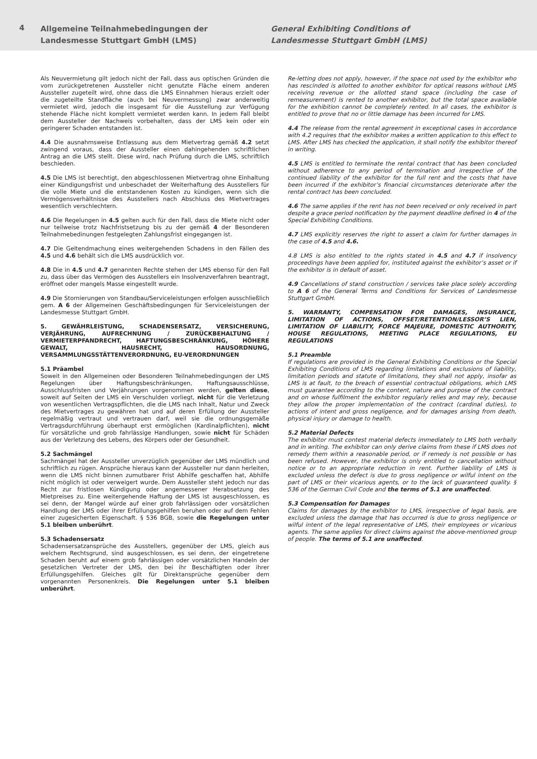4
Allgemeine Teilnahmebedingungen der
Landesmesse Stuttgart GmbH (LMS)
General Exhibiting Conditions of
Landesmesse Stuttgart GmbH (LMS)
Als Neuvermietung gilt jedoch nicht der Fall, dass aus optischen Gründen die vom zurückgetretenen Aussteller nicht genutzte Fläche einem anderen Aussteller zugeteilt wird, ohne dass die LMS Einnahmen hieraus erzielt oder die zugeteilte Standfläche (auch bei Neuvermessung) zwar anderweitig vermietet wird, jedoch die insgesamt für die Ausstellung zur Verfügung stehende Fläche nicht komplett vermietet werden kann. In jedem Fall bleibt dem Aussteller der Nachweis vorbehalten, dass der LMS kein oder ein geringerer Schaden entstanden ist.
4.4 Die ausnahmsweise Entlassung aus dem Mietvertrag gemäß 4.2 setzt zwingend voraus, dass der Aussteller einen dahingehenden schriftlichen Antrag an die LMS stellt. Diese wird, nach Prüfung durch die LMS, schriftlich beschieden.
4.5 Die LMS ist berechtigt, den abgeschlossenen Mietvertrag ohne Einhaltung einer Kündigungsfrist und unbeschadet der Weiterhaftung des Ausstellers für die volle Miete und die entstandenen Kosten zu kündigen, wenn sich die Vermögensverhältnisse des Ausstellers nach Abschluss des Mietvertrages wesentlich verschlechtern.
4.6 Die Regelungen in 4.5 gelten auch für den Fall, dass die Miete nicht oder nur teilweise trotz Nachfristsetzung bis zu der gemäß 4 der Besonderen Teilnahmebedinungen festgelegten Zahlungsfrist eingegangen ist.
4.7 Die Geltendmachung eines weitergehenden Schadens in den Fällen des 4.5 und 4.6 behält sich die LMS ausdrücklich vor.
4.8 Die in 4.5 und 4.7 genannten Rechte stehen der LMS ebenso für den Fall zu, dass über das Vermögen des Ausstellers ein Insolvenzverfahren beantragt, eröffnet oder mangels Masse eingestellt wurde.
4.9 Die Stornierungen von Standbau/Serviceleistungen erfolgen ausschließlich gem. A 6 der Allgemeinen Geschäftsbedingungen für Serviceleistungen der Landesmesse Stuttgart GmbH.
5. GEWÄHRLEISTUNG, SCHADENSERSATZ, VERSICHERUNG, VERJÄHRUNG, AUFRECHNUNG / ZURÜCKBEHALTUNG / VERMIETERPFANDRECHT, HAFTUNGSBESCHRÄNKUNG, HÖHERE GEWALT, HAUSRECHT, HAUSORDNUNG, VERSAMMLUNGSSTÄTTENVERORDNUNG, EU-VERORDNUNGEN
5.1 Präambel
Soweit in den Allgemeinen oder Besonderen Teilnahmebedingungen der LMS Regelungen über Haftungsbeschränkungen, Haftungsausschlüsse, Ausschlussfristen und Verjährungen vorgenommen werden, gelten diese, soweit auf Seiten der LMS ein Verschulden vorliegt, nicht für die Verletzung von wesentlichen Vertragspflichten, die die LMS nach Inhalt, Natur und Zweck des Mietvertrages zu gewähren hat und auf deren Erfüllung der Aussteller regelmäßig vertraut und vertrauen darf, weil sie die ordnungsgemäße Vertragsdurchführung überhaupt erst ermöglichen (Kardinalpflichten), nicht für vorsätzliche und grob fahrlässige Handlungen, sowie nicht für Schäden aus der Verletzung des Lebens, des Körpers oder der Gesundheit.
5.2 Sachmängel
Sachmängel hat der Aussteller unverzüglich gegenüber der LMS mündlich und schriftlich zu rügen. Ansprüche hieraus kann der Aussteller nur dann herleiten, wenn die LMS nicht binnen zumutbarer Frist Abhilfe geschaffen hat, Abhilfe nicht möglich ist oder verweigert wurde. Dem Aussteller steht jedoch nur das Recht zur fristlosen Kündigung oder angemessener Herabsetzung des Mietpreises zu. Eine weitergehende Haftung der LMS ist ausgeschlossen, es sei denn, der Mangel würde auf einer grob fahrlässigen oder vorsätzlichen Handlung der LMS oder ihrer Erfüllungsgehilfen beruhen oder auf dem Fehlen einer zugesicherten Eigenschaft. § 536 BGB, sowie die Regelungen unter 5.1 bleiben unberührt.
5.3 Schadensersatz
Schadensersatzansprüche des Ausstellers, gegenüber der LMS, gleich aus welchem Rechtsgrund, sind ausgeschlossen, es sei denn, der eingetretene Schaden beruht auf einem grob fahrlässigen oder vorsätzlichen Handeln der gesetzlichen Vertreter der LMS, den bei ihr Beschäftigten oder ihrer Erfüllungsgehilfen. Gleiches gilt für Direktansprüche gegenüber dem vorgenannten Personenkreis. Die Regelungen unter 5.1 bleiben unberührt.
Re-letting does not apply, however, if the space not used by the exhibitor who has rescinded is allotted to another exhibitor for optical reasons without LMS receiving revenue or the allotted stand space (including the case of remeasurement) is rented to another exhibitor, but the total space available for the exhibition cannot be completely rented. In all cases, the exhibitor is entitled to prove that no or little damage has been incurred for LMS.
4.4 The release from the rental agreement in exceptional cases in accordance with 4.2 requires that the exhibitor makes a written application to this effect to LMS. After LMS has checked the application, it shall notify the exhibitor thereof in writing.
4.5 LMS is entitled to terminate the rental contract that has been concluded without adherence to any period of termination and irrespective of the continued liability of the exhibitor for the full rent and the costs that have been incurred if the exhibitor’s financial circumstances deteriorate after the rental contract has been concluded.
4.6 The same applies if the rent has not been received or only received in part despite a grace period notification by the payment deadline defined in 4 of the Special Exhibiting Conditions.
4.7 LMS explicitly reserves the right to assert a claim for further damages in the case of 4.5 and 4.6.
4.8 LMS is also entitled to the rights stated in 4.5 and 4.7 if insolvency proceedings have been applied for, instituted against the exhibitor’s asset or if the exhibitor is in default of asset.
4.9 Cancellations of stand construction / services take place solely according to A 6 of the General Terms and Conditions for Services of Landesmesse Stuttgart GmbH.
5. WARRANTY, COMPENSATION FOR DAMAGES, INSURANCE, LIMITATION OF ACTIONS, OFFSET/RETENTION/LESSOR’S LIEN, LIMITATION OF LIABILITY, FORCE MAJEURE, DOMESTIC AUTHORITY, HOUSE REGULATIONS, MEETING PLACE REGULATIONS, EU REGULATIONS
5.1 Preamble
If regulations are provided in the General Exhibiting Conditions or the Special Exhibiting Conditions of LMS regarding limitations and exclusions of liability, limitation periods and statute of limitations, they shall not apply, insofar as LMS is at fault, to the breach of essential contractual obligations, which LMS must guarantee according to the content, nature and purpose of the contract and on whose fulfilment the exhibitor regularly relies and may rely, because they allow the proper implementation of the contract (cardinal duties), to actions of intent and gross negligence, and for damages arising from death, physical injury or damage to health.
5.2 Material Defects
The exhibitor must contest material defects immediately to LMS both verbally and in writing. The exhibitor can only derive claims from these if LMS does not remedy them within a reasonable period, or if remedy is not possible or has been refused. However, the exhibitor is only entitled to cancellation without notice or to an appropriate reduction in rent. Further liability of LMS is excluded unless the defect is due to gross negligence or wilful intent on the part of LMS or their vicarious agents, or to the lack of guaranteed quality. § 536 of the German Civil Code and the terms of 5.1 are unaffected.
5.3 Compensation for Damages
Claims for damages by the exhibitor to LMS, irrespective of legal basis, are excluded unless the damage that has occurred is due to gross negligence or wilful intent of the legal representative of LMS, their employees or vicarious agents. The same applies for direct claims against the above-mentioned group of people. The terms of 5.1 are unaffected.